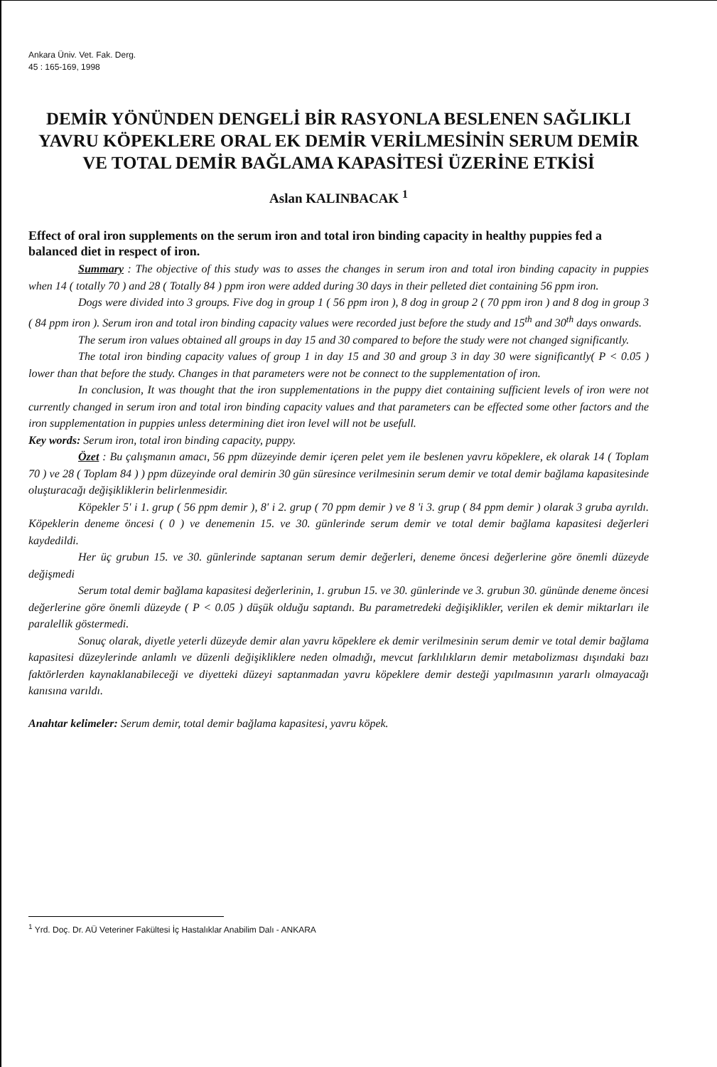Ankara Üniv. Vet. Fak. Derg.
45 : 165-169, 1998
DEMİR YÖNÜNDEN DENGELİ BİR RASYONLA BESLENEN SAĞLIKLI YAVRU KÖPEKLERE ORAL EK DEMİR VERİLMESİNİN SERUM DEMİR VE TOTAL DEMİR BAĞLAMA KAPASİTESİ ÜZERİNE ETKİSİ
Aslan KALINBACAK <sup>1</sup>
Effect of oral iron supplements on the serum iron and total iron binding capacity in healthy puppies fed a balanced diet in respect of iron.
Summary : The objective of this study was to asses the changes in serum iron and total iron binding capacity in puppies when 14 ( totally 70 ) and 28 ( Totally 84 ) ppm iron were added during 30 days in their pelleted diet containing 56 ppm iron.
Dogs were divided into 3 groups. Five dog in group 1 ( 56 ppm iron ), 8 dog in group 2 ( 70 ppm iron ) and 8 dog in group 3 ( 84 ppm iron ). Serum iron and total iron binding capacity values were recorded just before the study and 15<sup>th</sup> and 30<sup>th</sup> days onwards.
The serum iron values obtained all groups in day 15 and 30 compared to before the study were not changed significantly.
The total iron binding capacity values of group 1 in day 15 and 30 and group 3 in day 30 were significantly( P < 0.05 ) lower than that before the study. Changes in that parameters were not be connect to the supplementation of iron.
In conclusion, It was thought that the iron supplementations in the puppy diet containing sufficient levels of iron were not currently changed in serum iron and total iron binding capacity values and that parameters can be effected some other factors and the iron supplementation in puppies unless determining diet iron level will not be usefull.
Key words: Serum iron, total iron binding capacity, puppy.
Özet : Bu çalışmanın amacı, 56 ppm düzeyinde demir içeren pelet yem ile beslenen yavru köpeklere, ek olarak 14 ( Toplam 70 ) ve 28 ( Toplam 84 ) ) ppm düzeyinde oral demirin 30 gün süresince verilmesinin serum demir ve total demir bağlama kapasitesinde oluşturacağı değişikliklerin belirlenmesidir.
Köpekler 5' i 1. grup ( 56 ppm demir ), 8' i 2. grup ( 70 ppm demir ) ve 8 'i 3. grup ( 84 ppm demir ) olarak 3 gruba ayrıldı. Köpeklerin deneme öncesi ( 0 ) ve denemenin 15. ve 30. günlerinde serum demir ve total demir bağlama kapasitesi değerleri kaydedildi.
Her üç grubun 15. ve 30. günlerinde saptanan serum demir değerleri, deneme öncesi değerlerine göre önemli düzeyde değişmedi
Serum total demir bağlama kapasitesi değerlerinin, 1. grubun 15. ve 30. günlerinde ve 3. grubun 30. gününde deneme öncesi değerlerine göre önemli düzeyde ( P < 0.05 ) düşük olduğu saptandı. Bu parametredeki değişiklikler, verilen ek demir miktarları ile paralellik göstermedi.
Sonuç olarak, diyetle yeterli düzeyde demir alan yavru köpeklere ek demir verilmesinin serum demir ve total demir bağlama kapasitesi düzeylerinde anlamlı ve düzenli değişikliklere neden olmadığı, mevcut farklılıkların demir metabolizması dışındaki bazı faktörlerden kaynaklanabileceği ve diyetteki düzeyi saptanmadan yavru köpeklere demir desteği yapılmasının yararlı olmayacağı kanısına varıldı.
Anahtar kelimeler: Serum demir, total demir bağlama kapasitesi, yavru köpek.
<sup>1</sup> Yrd. Doç. Dr. AÜ Veteriner Fakültesi İç Hastalıklar Anabilim Dalı - ANKARA